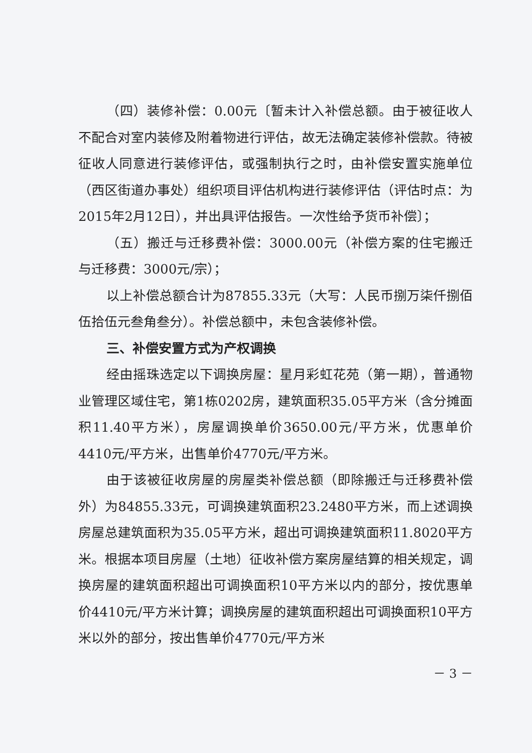（四）装修补偿：0.00元〔暂未计入补偿总额。由于被征收人不配合对室内装修及附着物进行评估，故无法确定装修补偿款。待被征收人同意进行装修评估，或强制执行之时，由补偿安置实施单位（西区街道办事处）组织项目评估机构进行装修评估（评估时点：为2015年2月12日），并出具评估报告。一次性给予货币补偿〕；
（五）搬迁与迁移费补偿：3000.00元（补偿方案的住宅搬迁与迁移费：3000元/宗）；
以上补偿总额合计为87855.33元（大写：人民币捌万柒仟捌佰伍拾伍元叁角叁分）。补偿总额中，未包含装修补偿。
三、补偿安置方式为产权调换
经由摇珠选定以下调换房屋：星月彩虹花苑（第一期），普通物业管理区域住宅，第1栋0202房，建筑面积35.05平方米（含分摊面积11.40平方米），房屋调换单价3650.00元/平方米，优惠单价4410元/平方米，出售单价4770元/平方米。
由于该被征收房屋的房屋类补偿总额（即除搬迁与迁移费补偿外）为84855.33元，可调换建筑面积23.2480平方米，而上述调换房屋总建筑面积为35.05平方米，超出可调换建筑面积11.8020平方米。根据本项目房屋（土地）征收补偿方案房屋结算的相关规定，调换房屋的建筑面积超出可调换面积10平方米以内的部分，按优惠单价4410元/平方米计算；调换房屋的建筑面积超出可调换面积10平方米以外的部分，按出售单价4770元/平方米
－ 3 －